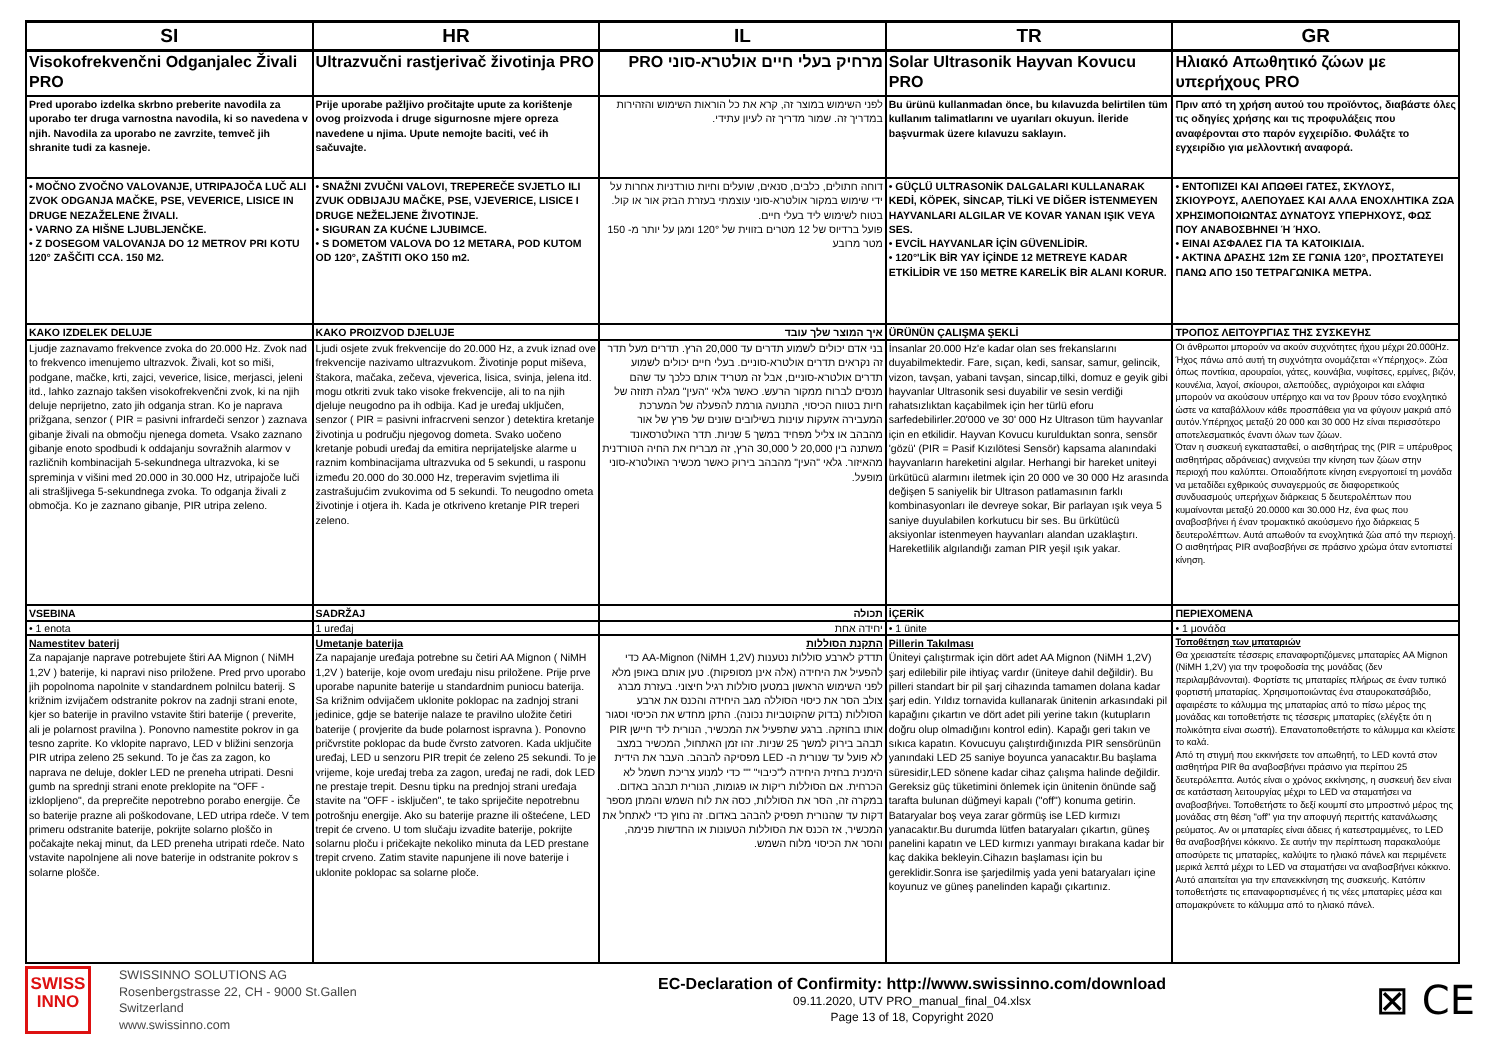| SI | HR | IL | TR | GR |
| Visokofrekvenčni Odganjalec Živali PRO | Ultrazvučni rastjerivač životinja PRO | מרחיק בעלי חיים אולטרא-סוני PRO | Solar Ultrasonik Hayvan Kovucu PRO | Ηλιακό Απωθητικό ζώων με υπερήχους PRO |
| Pred uporabo izdelka skrbno preberite navodila za uporabo ter druga varnostna navodila, ki so navedena v njih. Navodila za uporabo ne zavrzite, temveč jih shranite tudi za kasneje. | Prije uporabe pažljivo pročitajte upute za korištenje ovog proizvoda i druge sigurnosne mjere opreza navedene u njima. Upute nemojte baciti, već ih sačuvajte. | לפני השימוש במוצר זה, קרא את כל הוראות השימוש והזהירות במדריך זה. שמור מדריך זה לעיון עתידי. | Bu ürünü kullanmadan önce, bu kılavuzda belirtilen tüm kullanım talimatlarını ve uyarıları okuyun. İleride başvurmak üzere kılavuzu saklayın. | Πριν από τη χρήση αυτού του προϊόντος, διαβάστε όλες τις οδηγίες χρήσης και τις προφυλάξεις που αναφέρονται στο παρόν εγχειρίδιο. Φυλάξτε το εγχειρίδιο για μελλοντική αναφορά. |
| • MOČNO ZVOČNO VALOVANJE, UTRIPAJOČA LUČ ALI ZVOK ODGANJA MAČKE, PSE, VEVERICE, LISICE IN DRUGE NEZAŽELENE ŽIVALI. • VARNO ZA HIŠNE LJUBLJENČKE. • Z DOSEGOM VALOVANJA DO 12 METROV PRI KOTU 120° ZAŠČITI CCA. 150 M2. | • SNAŽNI ZVUČNI VALOVI, TREPEREČE SVJETLO ILI ZVUK ODBIJAJU MAČKE, PSE, VJEVERICE, LISICE I DRUGE NEŽELJENE ŽIVOTINJE. • SIGURAN ZA KUĆNE LJUBIMCE. • S DOMETOM VALOVA DO 12 METARA, POD KUTOM OD 120°, ZAŠTITI OKO 150 m2. | דוחה חתולים, כלבים, סנאים, שועלים וחיות טורדניות אחרות על ידי שימוש במקור אולטרא-סוני עוצמתי בעזרת הבזק אור או קול. בטוח לשימוש ליד בעלי חיים. פועל ברדיוס של 12 מטרים בזווית של 120° ומגן על יותר מ- 150 מטר מרובע | • GÜÇLÜ ULTRASONİK DALGALARI KULLANARAK KEDİ, KÖPEK, SİNCAP, TİLKİ VE DİĞER İSTENMEYEN HAYVANLARI ALGILAR VE KOVAR YANAN IŞIK VEYA SES. • EVCİL HAYVANLAR İÇİN GÜVENLİDİR. • 120°'LİK BİR YAY İÇİNDE 12 METREYE KADAR ETKİLİDİR VE 150 METRE KARELİK BİR ALANI KORUR. | • ΕΝΤΟΠΙΖΕΙ ΚΑΙ ΑΠΩΘΕΙ ΓΑΤΕΣ, ΣΚΥΛΟΥΣ, ΣΚΙΟΥΡΟΥΣ, ΑΛΕΠΟΥΔΕΣ ΚΑΙ ΑΛΛΑ ΕΝΟΧΛΗΤΙΚΑ ΖΩΑ ΧΡΗΣΙΜΟΠΟΙΩΝΤΑΣ ΔΥΝΑΤΟΥΣ ΥΠΕΡΗΧΟΥΣ, ΦΩΣ ΠΟΥ ΑΝΑΒΟΣΒΗΝΕΙ Ή ΉΧΟ. • ΕΙΝΑΙ ΑΣΦΑΛΕΣ ΓΙΑ ΤΑ ΚΑΤΟΙΚΙΔΙΑ. • ΑΚΤΙΝΑ ΔΡΑΣΗΣ 12m ΣΕ ΓΩΝΙΑ 120°, ΠΡΟΣΤΑΤΕΥΕΙ ΠΑΝΩ ΑΠΟ 150 ΤΕΤΡΑΓΩΝΙΚΑ ΜΕΤΡΑ. |
| KAKO IZDELEK DELUJE | KAKO PROIZVOD DJELUJE | איך המוצר שלך עובד | ÜRÜNÜN ÇALIŞMA ŞEKLİ | ΤΡΟΠΟΣ ΛΕΙΤΟΥΡΓΙΑΣ ΤΗΣ ΣΥΣΚΕΥΗΣ |
| Ljudje zaznavamo frekvence zvoka do 20.000 Hz. Zvok nad to frekvenco imenujemo ultrazvok. Živali, kot so miši, podgane, mačke, krti, zajci, veverice, lisice, merjasci, jeleni itd., lahko zaznajo takšen visokofrekvenčni zvok, ki na njih deluje neprijetno, zato jih odganja stran. Ko je naprava prižgana, senzor ( PIR = pasivni infrardeči senzor ) zaznava gibanje živali na območju njenega dometa. Vsako zaznano gibanje enoto spodbudi k oddajanju sovražnih alarmov v različnih kombinacijah 5-sekundnega ultrazvoka, ki se spreminja v višini med 20.000 in 30.000 Hz, utripajoče luči ali strašljivega 5-sekundnega zvoka. To odganja živali z območja. Ko je zaznano gibanje, PIR utripa zeleno. | Ljudi osjete zvuk frekvencije do 20.000 Hz, a zvuk iznad ove frekvencije nazivamo ultrazvukom. Životinje poput miševa, štakora, mačaka, zečeva, vjeverica, lisica, svinja, jelena itd. mogu otkriti zvuk tako visoke frekvencije, ali to na njih djeluje neugodno pa ih odbija. Kad je uređaj uključen, senzor ( PIR = pasivni infracrveni senzor ) detektira kretanje životinja u području njegovog dometa. Svako uočeno kretanje pobudi uređaj da emitira neprijateljske alarme u raznim kombinacijama ultrazvuka od 5 sekundi, u rasponu između 20.000 do 30.000 Hz, treperavim svjetlima ili zastrašujućim zvukovima od 5 sekundi. To neugodno ometa životinje i otjera ih. Kada je otkriveno kretanje PIR treperi zeleno. | בני אדם יכולים לשמוע תדרים עד 20,000 הרץ. תדרים מעל תדר זה נקראים תדרים אולטרא-סוניים. בעלי חיים יכולים לשמוע תדרים אולטרא-סוניים, אבל זה מטריד אותם כלכך עד שהם מנסים לברוח ממקור הרעש. כאשר גלאי "העין" מגלה תזוזה של חיות בטווח הכיסוי, התנועה גורמת להפעלה של המערכת המעבירה אזעקות עוינות בשילובים שונים של פרץ של אור מהבהב או צליל מפחיד במשך 5 שניות. תדר האולטרסאונד משתנה בין 20,000 ל 30,000 הרץ, זה מבריח את החיה הטורדנית מהאיזור. גלאי "העין" מהבהב בירוק כאשר מכשיר האולטרא-סוני מופעל. | İnsanlar 20.000 Hz'e kadar olan ses frekanslarını duyabilmektedir. Fare, sıçan, kedi, sansar, samur, gelincik, vizon, tavşan, yabani tavşan, sincap,tilki, domuz e geyik gibi hayvanlar Ultrasonik sesi duyabilir ve sesin verdiği rahatsızlıktan kaçabilmek için her türlü eforu sarfedebilirler.20'000 ve 30' 000 Hz Ultrason tüm hayvanlar için en etkilidir. Hayvan Kovucu kurulduktan sonra, sensör 'gözü' (PIR = Pasif Kızılötesi Sensör) kapsama alanındaki hayvanların hareketini algılar. Herhangi bir hareket uniteyi ürkütücü alarmını iletmek için 20 000 ve 30 000 Hz arasında değişen 5 saniyelik bir Ultrason patlamasının farklı kombinasyonları ile devreye sokar, Bir parlayan ışık veya 5 saniye duyulabilen korkutucu bir ses. Bu ürkütücü aksiyonlar istenmeyen hayvanları alandan uzaklaştırı. Hareketlilik algılandığı zaman PIR yeşil ışık yakar. | Οι άνθρωποι μπορούν να ακούν συχνότητες ήχου μέχρι 20.000Hz. Ήχος πάνω από αυτή τη συχνότητα ονομάζεται «Υπέρηχος». Ζώα όπως ποντίκια, αρουραίοι, γάτες, κουνάβια, νυφίτσες, ερμίνες, βιζόν, κουνέλια, λαγοί, σκίουροι, αλεπούδες, αγριόχοιροι και ελάφια μπορούν να ακούσουν υπέρηχο και να τον βρουν τόσο ενοχλητικό ώστε να καταβάλλουν κάθε προσπάθεια για να φύγουν μακριά από αυτόν.Υπέρηχος μεταξύ 20 000 και 30 000 Hz είναι περισσότερο αποτελεσματικός έναντι όλων των ζώων. Όταν η συσκευή εγκατασταθεί, ο αισθητήρας της (PIR = υπέρυθρος αισθητήρας αδράνειας) ανιχνεύει την κίνηση των ζώων στην περιοχή που καλύπτει. Οποιαδήποτε κίνηση ενεργοποιεί τη μονάδα να μεταδίδει εχθρικούς συναγερμούς σε διαφορετικούς συνδυασμούς υπερήχων διάρκειας 5 δευτερολέπτων που κυμαίνονται μεταξύ 20.0000 και 30.000 Hz, ένα φως που αναβοσβήνει ή έναν τρομακτικό ακούσμενο ήχο διάρκειας 5 δευτερολέπτων. Αυτά απωθούν τα ενοχλητικά ζώα από την περιοχή. Ο αισθητήρας PIR αναβοσβήνει σε πράσινο χρώμα όταν εντοπιστεί κίνηση. |
| VSEBINA | SADRŽAJ | תכולה | İÇERİK | ΠΕΡΙΕΧΟΜΕΝΑ |
| • 1 enota | 1 uređaj | יחידה אחת | • 1 ünite | • 1 μονάδα |
| Namestitev baterij Za napajanje naprave potrebujete štiri AA Mignon ( NiMH 1,2V ) baterije, ki napravi niso priložene. Pred prvo uporabo jih popolnoma napolnite v standardnem polnilcu baterij. S križnim izvijačem odstranite pokrov na zadnji strani enote, kjer so baterije in pravilno vstavite štiri baterije ( preverite, ali je polarnost pravilna ). Ponovno namestite pokrov in ga tesno zaprite. Ko vklopite napravo, LED v bližini senzorja PIR utripa zeleno 25 sekund. To je čas za zagon, ko naprava ne deluje, dokler LED ne preneha utripati. Desni gumb na sprednji strani enote preklopite na "OFF - izklopljeno", da preprečite nepotrebno porabo energije. Če so baterije prazne ali poškodovane, LED utripa rdeče. V tem primeru odstranite baterije, pokrijte solarno ploščo in počakajte nekaj minut, da LED preneha utripati rdeče. Nato vstavite napolnjene ali nove baterije in odstranite pokrov s solarne plošče. | Umetanje baterija Za napajanje uređaja potrebne su četiri AA Mignon ( NiMH 1,2V ) baterije, koje ovom uređaju nisu priložene. Prije prve uporabe napunite baterije u standardnim puniocu baterija. Sa križnim odvijačem uklonite poklopac na zadnjoj strani jedinice, gdje se baterije nalaze te pravilno uložite četiri baterije ( provjerite da bude polarnost ispravna ). Ponovno pričvrstite poklopac da bude čvrsto zatvoren. Kada uključite uređaj, LED u senzoru PIR trepit će zeleno 25 sekundi. To je vrijeme, koje uređaj treba za zagon, uređaj ne radi, dok LED ne prestaje trepit. Desnu tipku na prednjoj strani uređaja stavite na "OFF - isključen", te tako spriječite nepotrebnu potrošnju energije. Ako su baterije prazne ili oštećene, LED trepit će crveno. U tom slučaju izvadite baterije, pokrijte solarnu ploču i pričekajte nekoliko minuta da LED prestane trepit crveno. Zatim stavite napunjene ili nove baterije i uklonite poklopac sa solarne ploče. | התקנת הסוללות תדדק לארבע סוללות נטענות (NiMH 1,2V) AA-Mignon כדי להפעיל את היחידה (אלה אינן מסופקות). טען אותם באופן מלא לפני השימוש הראשון במטען סוללות רגיל חיצוני. בעזרת מברג צולב הסר את כיסוי הסוללה מגב היחידה והכנס את ארבע הסוללות (בדוק שהקוטביות נכונה). התקן מחדש את הכיסוי וסגור אותו בחוזקה. ברגע שתפעיל את המכשיר, הנורית ליד חיישן PIR תבהב בירוק למשך 25 שניות. זהו זמן האתחול, המכשיר במצב לא פועל עד שנורית ה- LED מפסיקה להבהב. העבר את הידית הימנית בחזית היחידה ל"כיבוי" "" כדי למנוע צריכת חשמל לא הכרחית. אם הסוללות ריקות או פגומות, הנורית תבהב באדום. במקרה זה, הסר את הסוללות, כסה את לוח השמש והמתן מספר דקות עד שהנורית תפסיק להבהב באדום. זה נחוץ כדי לאתחל את המכשיר, אז הכנס את הסוללות הטעונות או החדשות פנימה, והסר את הכיסוי מלוח השמש. | Pillerin Takılması Üniteyi çalıştırmak için dört adet AA Mignon (NiMH 1,2V) şarj edilebilir pile ihtiyaç vardır (üniteye dahil değildir). Bu pilleri standart bir pil şarj cihazında tamamen dolana kadar şarj edin. Yıldız tornavida kullanarak ünitenin arkasındaki pil kapağını çıkartın ve dört adet pili yerine takın (kutupların doğru olup olmadığını kontrol edin). Kapağı geri takın ve sıkıca kapatın. Kovucuyu çalıştırdığınızda PIR sensörünün yanındaki LED 25 saniye boyunca yanacaktır.Bu başlama süresidir,LED sönene kadar cihaz çalışma halinde değildir. Gereksiz güç tüketimini önlemek için ünitenin önünde sağ tarafta bulunan düğmeyi kapalı ("off") konuma getirin. Bataryalar boş veya zarar görmüş ise LED kırmızı yanacaktır.Bu durumda lütfen bataryaları çıkartın, güneş panelini kapatın ve LED kırmızı yanmayı bırakana kadar bir kaç dakika bekleyin.Cihazın başlaması için bu gereklidir.Sonra ise şarjedilmiş yada yeni bataryaları içine koyunuz ve güneş panelinden kapağı çıkartınız. | Τοποθέτηση των μπαταριών Θα χρειαστείτε τέσσερις επαναφορτιζόμενες μπαταρίες AA Mignon (NiMH 1,2V) για την τροφοδοσία της μονάδας (δεν περιλαμβάνονται). Φορτίστε τις μπαταρίες πλήρως σε έναν τυπικό φορτιστή μπαταρίας. Χρησιμοποιώντας ένα σταυροκατσάβιδο, αφαιρέστε το κάλυμμα της μπαταρίας από το πίσω μέρος της μονάδας και τοποθετήστε τις τέσσερις μπαταρίες (ελέγξτε ότι η πολικότητα είναι σωστή). Επανατοποθετήστε το κάλυμμα και κλείστε το καλά. Από τη στιγμή που εκκινήσετε τον απωθητή, το LED κοντά στον αισθητήρα PIR θα αναβοσβήνει πράσινο για περίπου 25 δευτερόλεπτα. Αυτός είναι ο χρόνος εκκίνησης, η συσκευή δεν είναι σε κατάσταση λειτουργίας μέχρι το LED να σταματήσει να αναβοσβήνει. Τοποθετήστε το δεξί κουμπί στο μπροστινό μέρος της μονάδας στη θέση "off" για την αποφυγή περιττής κατανάλωσης ρεύματος. Αν οι μπαταρίες είναι άδειες ή κατεστραμμένες, το LED θα αναβοσβήνει κόκκινο. Σε αυτήν την περίπτωση παρακαλούμε αποσύρετε τις μπαταρίες, καλύψτε το ηλιακό πάνελ και περιμένετε μερικά λεπτά μέχρι το LED να σταματήσει να αναβοσβήνει κόκκινο. Αυτό απαιτείται για την επανεκκίνηση της συσκευής. Κατόπιν τοποθετήστε τις επαναφορτισμένες ή τις νέες μπαταρίες μέσα και απομακρύνετε το κάλυμμα από το ηλιακό πάνελ. |
SWISS
INNO
SWISSINNO SOLUTIONS AG
Rosenbergstrasse 22, CH - 9000 St.Gallen
Switzerland
www.swissinno.com
EC-Declaration of Confirmity: http://www.swissinno.com/download
09.11.2020, UTV PRO_manual_final_04.xlsx
Page 13 of 18, Copyright 2020
⊠ CE